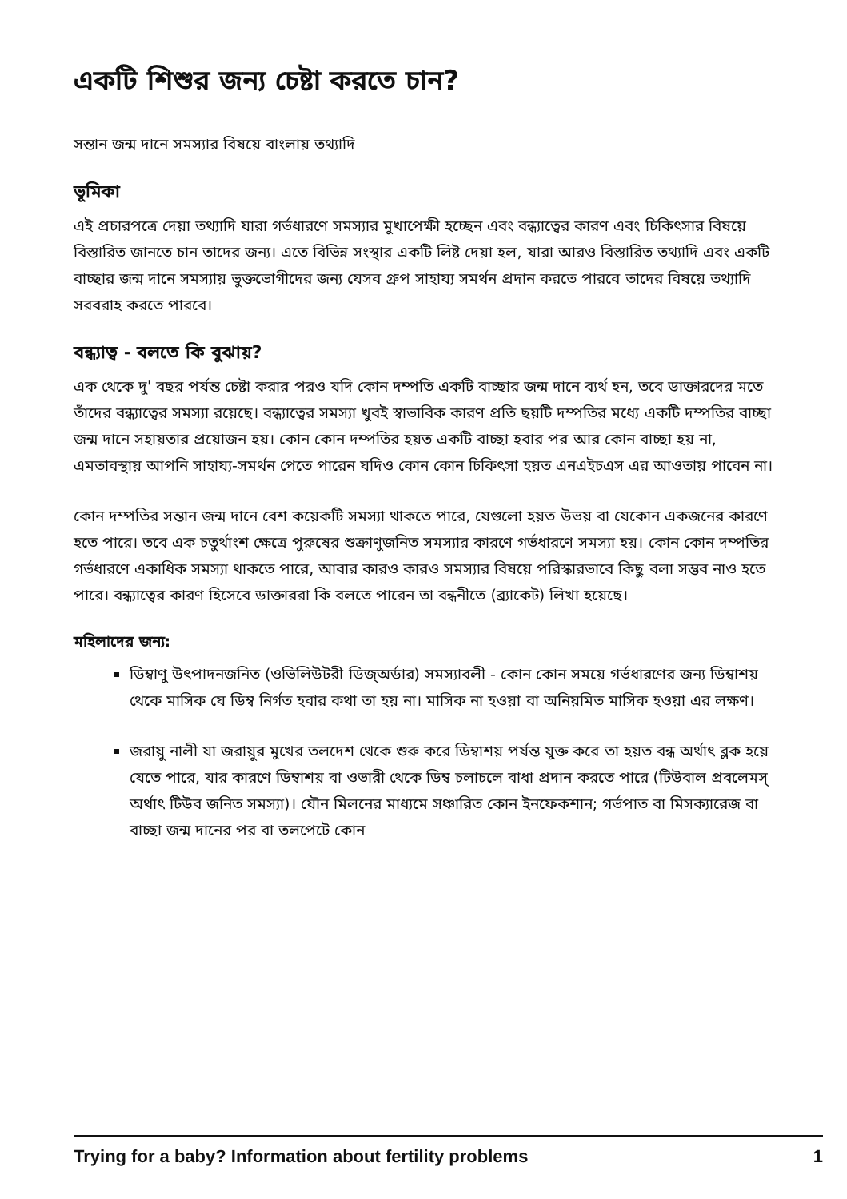একটি শিশুর জন্য চেষ্টা করতে চান?
সন্তান জন্ম দানে সমস্যার বিষয়ে বাংলায় তথ্যাদি
ভূমিকা
এই প্রচারপত্রে দেয়া তথ্যাদি যারা গর্ভধারণে সমস্যার মুখাপেক্ষী হচ্ছেন এবং বন্ধ্যাত্বের কারণ এবং চিকিৎসার বিষয়ে বিস্তারিত জানতে চান তাদের জন্য। এতে বিভিন্ন সংস্থার একটি লিষ্ট দেয়া হল, যারা আরও বিস্তারিত তথ্যাদি এবং একটি বাচ্ছার জন্ম দানে সমস্যায় ভুক্তভোগীদের জন্য যেসব গ্রুপ সাহায্য সমর্থন প্রদান করতে পারবে তাদের বিষয়ে তথ্যাদি সরবরাহ করতে পারবে।
বন্ধ্যাত্ব - বলতে কি বুঝায়?
এক থেকে দু' বছর পর্যন্ত চেষ্টা করার পরও যদি কোন দম্পতি একটি বাচ্ছার জন্ম দানে ব্যর্থ হন, তবে ডাক্তারদের মতে তাঁদের বন্ধ্যাত্বের সমস্যা রয়েছে। বন্ধ্যাত্বের সমস্যা খুবই স্বাভাবিক কারণ প্রতি ছয়টি দম্পতির মধ্যে একটি দম্পতির বাচ্ছা জন্ম দানে সহায়তার প্রয়োজন হয়। কোন কোন দম্পতির হয়ত একটি বাচ্ছা হবার পর আর কোন বাচ্ছা হয় না, এমতাবস্থায় আপনি সাহায্য-সমর্থন পেতে পারেন যদিও কোন কোন চিকিৎসা হয়ত এনএইচএস এর আওতায় পাবেন না।
কোন দম্পতির সন্তান জন্ম দানে বেশ কয়েকটি সমস্যা থাকতে পারে, যেগুলো হয়ত উভয় বা যেকোন একজনের কারণে হতে পারে। তবে এক চতুর্থাংশ ক্ষেত্রে পুরুষের শুক্রাণুজনিত সমস্যার কারণে গর্ভধারণে সমস্যা হয়। কোন কোন দম্পতির গর্ভধারণে একাধিক সমস্যা থাকতে পারে, আবার কারও কারও সমস্যার বিষয়ে পরিস্কারভাবে কিছু বলা সম্ভব নাও হতে পারে। বন্ধ্যাত্বের কারণ হিসেবে ডাক্তাররা কি বলতে পারেন তা বন্ধনীতে (ব্র্যাকেট) লিখা হয়েছে।
মহিলাদের জন্য:
ডিম্বাণু উৎপাদনজনিত (ওভিলিউটরী ডিজ্অর্ডার) সমস্যাবলী - কোন কোন সময়ে গর্ভধারণের জন্য ডিম্বাশয় থেকে মাসিক যে ডিম্ব নির্গত হবার কথা তা হয় না। মাসিক না হওয়া বা অনিয়মিত মাসিক হওয়া এর লক্ষণ।
জরায়ু নালী যা জরায়ুর মুখের তলদেশ থেকে শুরু করে ডিম্বাশয় পর্যন্ত যুক্ত করে তা হয়ত বন্ধ অর্থাৎ ব্লক হয়ে যেতে পারে, যার কারণে ডিম্বাশয় বা ওভারী থেকে ডিম্ব চলাচলে বাধা প্রদান করতে পারে (টিউবাল প্রবলেমস্ অর্থাৎ টিউব জনিত সমস্যা)। যৌন মিলনের মাধ্যমে সঞ্চারিত কোন ইনফেকশান; গর্ভপাত বা মিসক্যারেজ বা বাচ্ছা জন্ম দানের পর বা তলপেটে কোন
Trying for a baby? Information about fertility problems 1